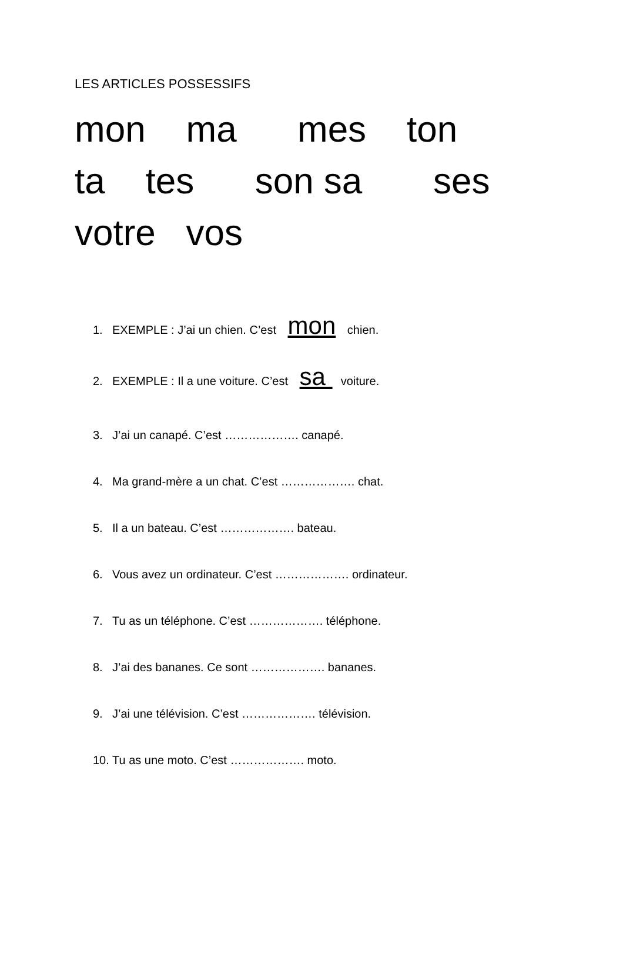LES ARTICLES POSSESSIFS
mon ma mes ton ta tes son sa ses votre vos
1. EXEMPLE : J’ai un chien. C’est mon chien.
2. EXEMPLE : Il a une voiture. C’est sa voiture.
3. J’ai un canapé. C’est ………………. canapé.
4. Ma grand-mère a un chat. C’est ………………. chat.
5. Il a un bateau. C’est ………………. bateau.
6. Vous avez un ordinateur. C’est ………………. ordinateur.
7. Tu as un téléphone. C’est ………………. téléphone.
8. J’ai des bananes. Ce sont ………………. bananes.
9. J’ai une télévision. C’est ………………. télévision.
10. Tu as une moto. C’est ………………. moto.